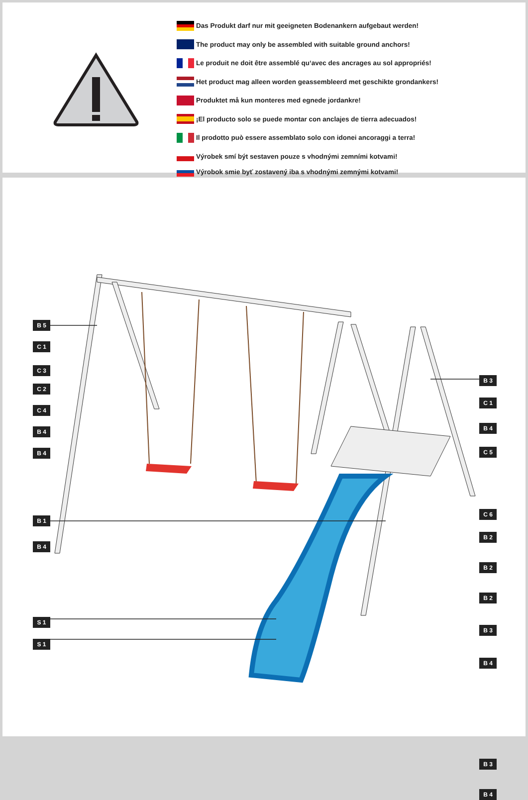Das Produkt darf nur mit geeigneten Bodenankern aufgebaut werden!
The product may only be assembled with suitable ground anchors!
Le produit ne doit être assemblé qu‘avec des ancrages au sol appropriés!
Het product mag alleen worden geassembleerd met geschikte grondankers!
Produktet må kun monteres med egnede jordankre!
¡El producto solo se puede montar con anclajes de tierra adecuados!
Il prodotto può essere assemblato solo con idonei ancoraggi a terra!
Výrobek smí být sestaven pouze s vhodnými zemními kotvami!
Výrobok smie byť zostavený iba s vhodnými zemnými kotvami!
B 5
C 1
C 3
C 2
C 4
B 4
B 4
B 1
B 4
S 1
S 1
B 3
C 1
B 4
C 5
C 6
B 2
B 2
B 2
B 3
B 4
B 3
B 4